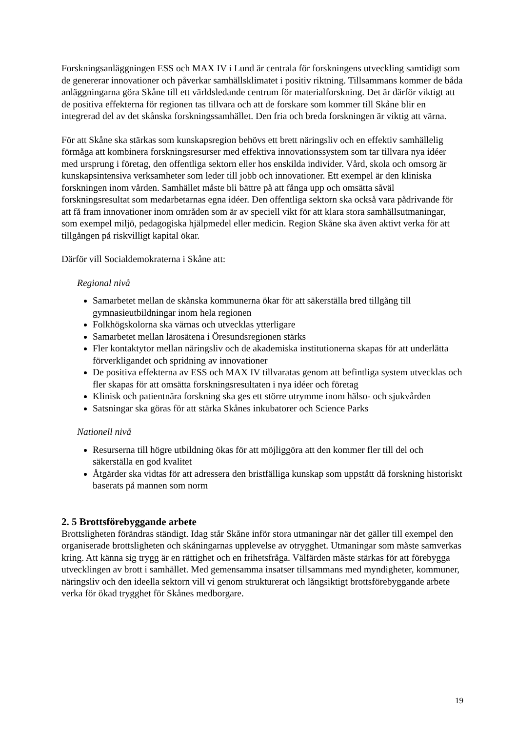Forskningsanläggningen ESS och MAX IV i Lund är centrala för forskningens utveckling samtidigt som de genererar innovationer och påverkar samhällsklimatet i positiv riktning. Tillsammans kommer de båda anläggningarna göra Skåne till ett världsledande centrum för materialforskning. Det är därför viktigt att de positiva effekterna för regionen tas tillvara och att de forskare som kommer till Skåne blir en integrerad del av det skånska forskningssamhället. Den fria och breda forskningen är viktig att värna.
För att Skåne ska stärkas som kunskapsregion behövs ett brett näringsliv och en effektiv samhällelig förmåga att kombinera forskningsresurser med effektiva innovationssystem som tar tillvara nya idéer med ursprung i företag, den offentliga sektorn eller hos enskilda individer. Vård, skola och omsorg är kunskapsintensiva verksamheter som leder till jobb och innovationer. Ett exempel är den kliniska forskningen inom vården. Samhället måste bli bättre på att fånga upp och omsätta såväl forskningsresultat som medarbetarnas egna idéer. Den offentliga sektorn ska också vara pådrivande för att få fram innovationer inom områden som är av speciell vikt för att klara stora samhällsutmaningar, som exempel miljö, pedagogiska hjälpmedel eller medicin. Region Skåne ska även aktivt verka för att tillgången på riskvilligt kapital ökar.
Därför vill Socialdemokraterna i Skåne att:
Regional nivå
Samarbetet mellan de skånska kommunerna ökar för att säkerställa bred tillgång till gymnasieutbildningar inom hela regionen
Folkhögskolorna ska värnas och utvecklas ytterligare
Samarbetet mellan lärosätena i Öresundsregionen stärks
Fler kontaktytor mellan näringsliv och de akademiska institutionerna skapas för att underlätta förverkligandet och spridning av innovationer
De positiva effekterna av ESS och MAX IV tillvaratas genom att befintliga system utvecklas och fler skapas för att omsätta forskningsresultaten i nya idéer och företag
Klinisk och patientnära forskning ska ges ett större utrymme inom hälso- och sjukvården
Satsningar ska göras för att stärka Skånes inkubatorer och Science Parks
Nationell nivå
Resurserna till högre utbildning ökas för att möjliggöra att den kommer fler till del och säkerställa en god kvalitet
Åtgärder ska vidtas för att adressera den bristfälliga kunskap som uppstått då forskning historiskt baserats på mannen som norm
2. 5 Brottsförebyggande arbete
Brottsligheten förändras ständigt. Idag står Skåne inför stora utmaningar när det gäller till exempel den organiserade brottsligheten och skåningarnas upplevelse av otrygghet. Utmaningar som måste samverkas kring. Att känna sig trygg är en rättighet och en frihetsfråga. Välfärden måste stärkas för att förebygga utvecklingen av brott i samhället. Med gemensamma insatser tillsammans med myndigheter, kommuner, näringsliv och den ideella sektorn vill vi genom strukturerat och långsiktigt brottsförebyggande arbete verka för ökad trygghet för Skånes medborgare.
19